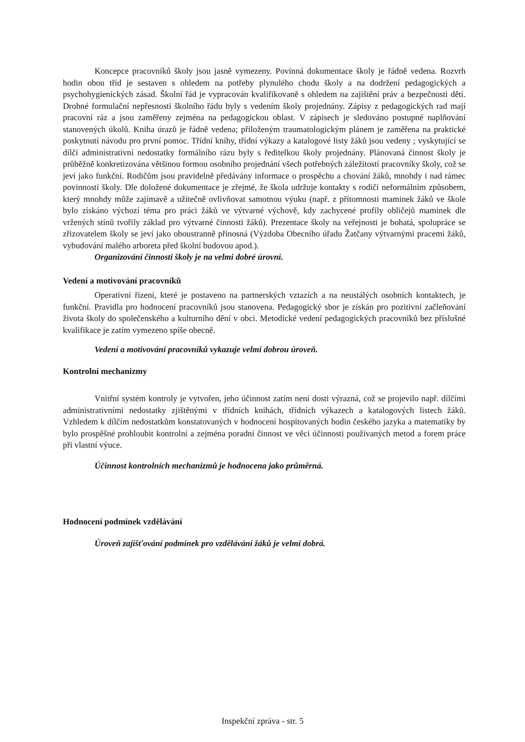Koncepce pracovníků školy jsou jasně vymezeny. Povinná dokumentace školy je řádně vedena. Rozvrh hodin obou tříd je sestaven s ohledem na potřeby plynulého chodu školy a na dodržení pedagogických a psychohygienických zásad. Školní řád je vypracován kvalifikovaně s ohledem na zajištění práv a bezpečnosti dětí. Drobné formulační nepřesnosti školního řádu byly s vedením školy projednány. Zápisy z pedagogických rad mají pracovní ráz a jsou zaměřeny zejména na pedagogickou oblast. V zápisech je sledováno postupné naplňování stanovených úkolů. Kniha úrazů je řádně vedena; přiloženým traumatologickým plánem je zaměřena na praktické poskytnutí návodu pro první pomoc. Třídní knihy, třídní výkazy a katalogové listy žáků jsou vedeny ; vyskytující se dílčí administrativní nedostatky formálního rázu byly s ředitelkou školy projednány. Plánovaná činnost školy je průběžně konkretizována většinou formou osobního projednání všech potřebných záležitostí pracovníky školy, což se jeví jako funkční. Rodičům jsou pravidelně předávány informace o prospěchu a chování žáků, mnohdy i nad rámec povinností školy. Dle doložené dokumentace je zřejmé, že škola udržuje kontakty s rodiči neformálním způsobem, který mnohdy může zajímavě a užitečně ovlivňovat samotnou výuku (např. z přítomnosti maminek žáků ve škole bylo získáno výchozí téma pro práci žáků ve výtvarné výchově, kdy zachycené profily obličejů maminek dle vržených stínů tvořily základ pro výtvarné činnosti žáků). Prezentace školy na veřejnosti je bohatá, spolupráce se zřizovatelem školy se jeví jako oboustranně přínosná (Výzdoba Obecního úřadu Žatčany výtvarnými pracemi žáků, vybudování malého arboreta před školní budovou apod.).
Organizování činnosti školy je na velmi dobré úrovni.
Vedení a motivování pracovníků
Operativní řízení, které je postaveno na partnerských vztazích a na neustálých osobních kontaktech, je funkční. Pravidla pro hodnocení pracovníků jsou stanovena. Pedagogický sbor je získán pro pozitivní začleňování života školy do společenského a kulturního dění v obci. Metodické vedení pedagogických pracovníků bez příslušné kvalifikace je zatím vymezeno spíše obecně.
Vedení a motivování pracovníků vykazuje velmi dobrou úroveň.
Kontrolní mechanizmy
Vnitřní systém kontroly je vytvořen, jeho účinnost zatím není dosti výrazná, což se projevilo např. dílčími administrativními nedostatky zjištěnými v třídních knihách, třídních výkazech a katalogových listech žáků. Vzhledem k dílčím nedostatkům konstatovaných v hodnocení hospitovaných hodin českého jazyka a matematiky by bylo prospěšné prohloubit kontrolní a zejména poradní činnost ve věci účinnosti používaných metod a forem práce při vlastní výuce.
Účinnost kontrolních mechanizmů je hodnocena jako průměrná.
Hodnocení podmínek vzdělávání
Úroveň zajišťování podmínek pro vzdělávání žáků je velmi dobrá.
Inspekční zpráva - str. 5